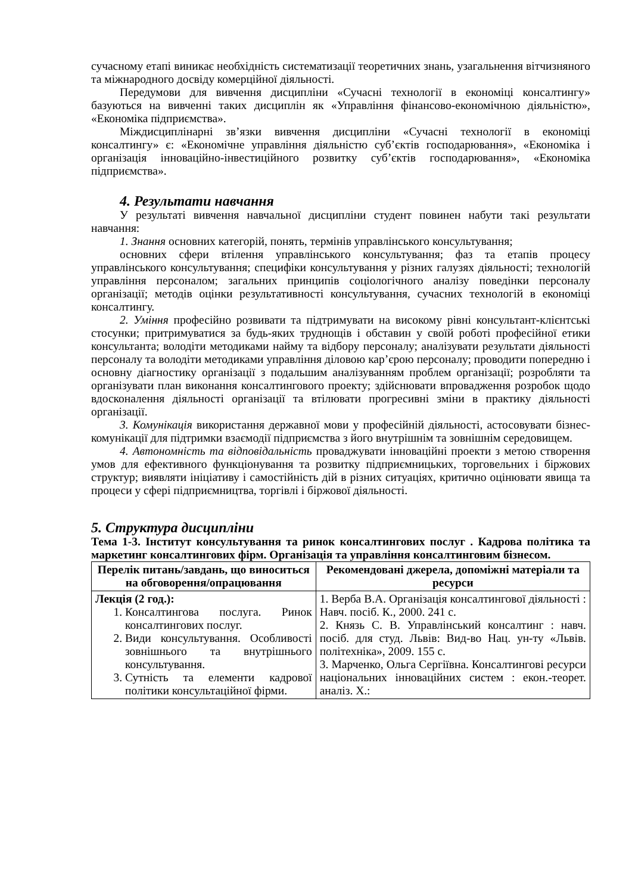сучасному етапі виникає необхідність систематизації теоретичних знань, узагальнення вітчизняного та міжнародного досвіду комерційної діяльності.
Передумови для вивчення дисципліни «Сучасні технології в економіці консалтингу» базуються на вивченні таких дисциплін як «Управління фінансово-економічною діяльністю», «Економіка підприємства».
Міждисциплінарні зв’язки вивчення дисципліни «Сучасні технології в економіці консалтингу» є: «Економічне управління діяльністю суб’єктів господарювання», «Економіка і організація інноваційно-інвестиційного розвитку суб’єктів господарювання», «Економіка підприємства».
4. Результати навчання
У результаті вивчення навчальної дисципліни студент повинен набути такі результати навчання:
1. Знання основних категорій, понять, термінів управлінського консультування;
основних сфери втілення управлінського консультування; фаз та етапів процесу управлінського консультування; специфіки консультування у різних галузях діяльності; технологій управління персоналом; загальних принципів соціологічного аналізу поведінки персоналу організації; методів оцінки результативності консультування, сучасних технологій в економіці консалтингу.
2. Уміння професійно розвивати та підтримувати на високому рівні консультант-клієнтські стосунки; притримуватися за будь-яких труднощів і обставин у своїй роботі професійної етики консультанта; володіти методиками найму та відбору персоналу; аналізувати результати діяльності персоналу та володіти методиками управління діловою кар’єрою персоналу; проводити попередню і основну діагностику організації з подальшим аналізуванням проблем організації; розробляти та організувати план виконання консалтингового проекту; здійснювати впровадження розробок щодо вдосконалення діяльності організації та втілювати прогресивні зміни в практику діяльності організації.
3. Комунікація використання державної мови у професійній діяльності, астосовувати бізнес-комунікації для підтримки взаємодії підприємства з його внутрішнім та зовнішнім середовищем.
4. Автономність та відповідальність проваджувати інноваційні проекти з метою створення умов для ефективного функціонування та розвитку підприємницьких, торговельних і біржових структур; виявляти ініціативу і самостійність дій в різних ситуаціях, критично оцінювати явища та процеси у сфері підприємництва, торгівлі і біржової діяльності.
5. Структура дисципліни
Тема 1-3. Інститут консультування та ринок консалтингових послуг . Кадрова політика та маркетинг консалтингових фірм. Організація та управління консалтинговим бізнесом.
| Перелік питань/завдань, що виноситься на обговорення/опрацювання | Рекомендовані джерела, допоміжні матеріали та ресурси |
| --- | --- |
| Лекція (2 год.): 1. Консалтингова послуга. Ринок консалтингових послуг. 2. Види консультування. Особливості зовнішнього та внутрішнього консультування. 3. Сутність та елементи кадрової політики консультаційної фірми. | 1. Верба В.А. Організація консалтингової діяльності : Навч. посіб. К., 2000. 241 с. 2. Князь С. В. Управлінський консалтинг : навч. посіб. для студ. Львів: Вид-во Нац. ун-ту «Львів. політехніка», 2009. 155 с. 3. Марченко, Ольга Сергіївна. Консалтингові ресурси національних інноваційних систем : екон.-теорет. аналіз. Х.: |